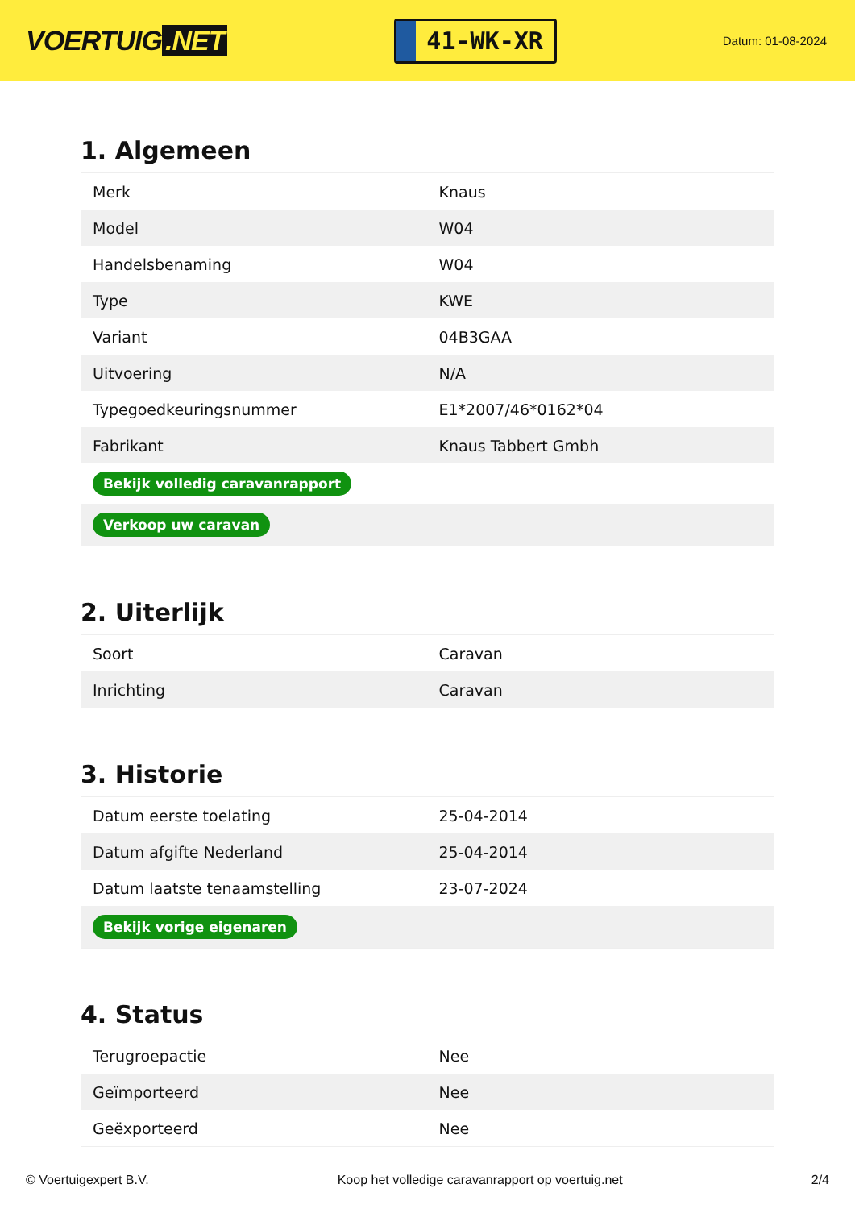VOERTUIG.NET
41-WK-XR
Datum: 01-08-2024
1. Algemeen
| Merk | Knaus |
| Model | W04 |
| Handelsbenaming | W04 |
| Type | KWE |
| Variant | 04B3GAA |
| Uitvoering | N/A |
| Typegoedkeuringsnummer | E1*2007/46*0162*04 |
| Fabrikant | Knaus Tabbert Gmbh |
| Bekijk volledig caravanrapport | |
| Verkoop uw caravan | |
2. Uiterlijk
| Soort | Caravan |
| Inrichting | Caravan |
3. Historie
| Datum eerste toelating | 25-04-2014 |
| Datum afgifte Nederland | 25-04-2014 |
| Datum laatste tenaamstelling | 23-07-2024 |
| Bekijk vorige eigenaren | |
4. Status
| Terugroepactie | Nee |
| Geïmporteerd | Nee |
| Geëxporteerd | Nee |
© Voertuigexpert B.V. Koop het volledige caravanrapport op voertuig.net 2/4